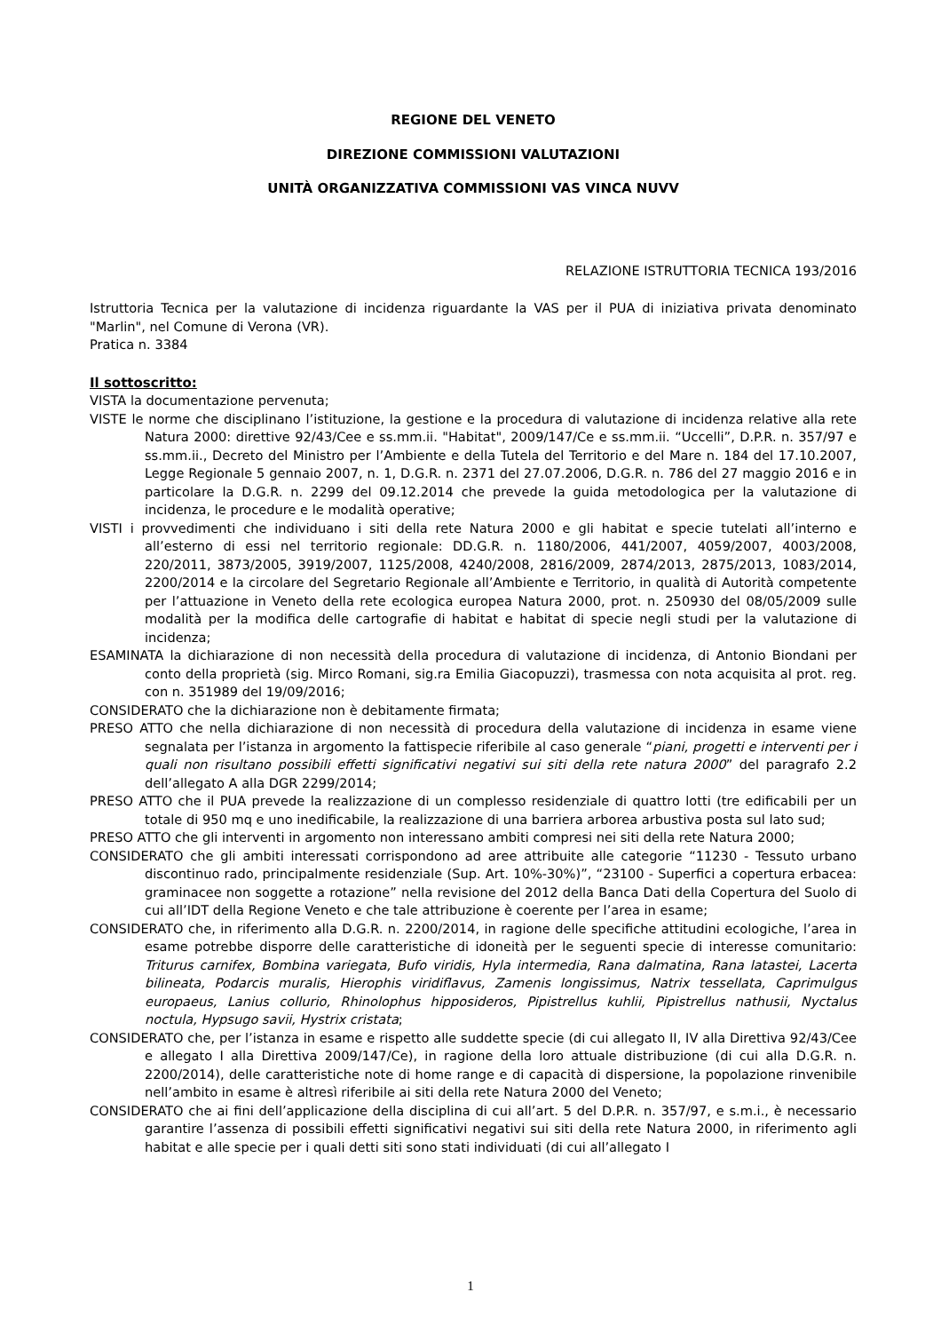REGIONE DEL VENETO
DIREZIONE COMMISSIONI VALUTAZIONI
UNITÀ ORGANIZZATIVA COMMISSIONI VAS VINCA NUVV
RELAZIONE ISTRUTTORIA TECNICA 193/2016
Istruttoria Tecnica per la valutazione di incidenza riguardante la VAS per il PUA di iniziativa privata denominato "Marlin", nel Comune di Verona (VR).
Pratica n. 3384
Il sottoscritto:
VISTA la documentazione pervenuta;
VISTE le norme che disciplinano l’istituzione, la gestione e la procedura di valutazione di incidenza relative alla rete Natura 2000: direttive 92/43/Cee e ss.mm.ii. "Habitat", 2009/147/Ce e ss.mm.ii. “Uccelli”, D.P.R. n. 357/97 e ss.mm.ii., Decreto del Ministro per l’Ambiente e della Tutela del Territorio e del Mare n. 184 del 17.10.2007, Legge Regionale 5 gennaio 2007, n. 1, D.G.R. n. 2371 del 27.07.2006, D.G.R. n. 786 del 27 maggio 2016 e in particolare la D.G.R. n. 2299 del 09.12.2014 che prevede la guida metodologica per la valutazione di incidenza, le procedure e le modalità operative;
VISTI i provvedimenti che individuano i siti della rete Natura 2000 e gli habitat e specie tutelati all’interno e all’esterno di essi nel territorio regionale: DD.G.R. n. 1180/2006, 441/2007, 4059/2007, 4003/2008, 220/2011, 3873/2005, 3919/2007, 1125/2008, 4240/2008, 2816/2009, 2874/2013, 2875/2013, 1083/2014, 2200/2014 e la circolare del Segretario Regionale all’Ambiente e Territorio, in qualità di Autorità competente per l’attuazione in Veneto della rete ecologica europea Natura 2000, prot. n. 250930 del 08/05/2009 sulle modalità per la modifica delle cartografie di habitat e habitat di specie negli studi per la valutazione di incidenza;
ESAMINATA la dichiarazione di non necessità della procedura di valutazione di incidenza, di Antonio Biondani per conto della proprietà (sig. Mirco Romani, sig.ra Emilia Giacopuzzi), trasmessa con nota acquisita al prot. reg. con n. 351989 del 19/09/2016;
CONSIDERATO che la dichiarazione non è debitamente firmata;
PRESO ATTO che nella dichiarazione di non necessità di procedura della valutazione di incidenza in esame viene segnalata per l’istanza in argomento la fattispecie riferibile al caso generale “piani, progetti e interventi per i quali non risultano possibili effetti significativi negativi sui siti della rete natura 2000” del paragrafo 2.2 dell’allegato A alla DGR 2299/2014;
PRESO ATTO che il PUA prevede la realizzazione di un complesso residenziale di quattro lotti (tre edificabili per un totale di 950 mq e uno inedificabile, la realizzazione di una barriera arborea arbustiva posta sul lato sud;
PRESO ATTO che gli interventi in argomento non interessano ambiti compresi nei siti della rete Natura 2000;
CONSIDERATO che gli ambiti interessati corrispondono ad aree attribuite alle categorie “11230 - Tessuto urbano discontinuo rado, principalmente residenziale (Sup. Art. 10%-30%)”, “23100 - Superfici a copertura erbacea: graminacee non soggette a rotazione” nella revisione del 2012 della Banca Dati della Copertura del Suolo di cui all’IDT della Regione Veneto e che tale attribuzione è coerente per l’area in esame;
CONSIDERATO che, in riferimento alla D.G.R. n. 2200/2014, in ragione delle specifiche attitudini ecologiche, l’area in esame potrebbe disporre delle caratteristiche di idoneità per le seguenti specie di interesse comunitario: Triturus carnifex, Bombina variegata, Bufo viridis, Hyla intermedia, Rana dalmatina, Rana latastei, Lacerta bilineata, Podarcis muralis, Hierophis viridiflavus, Zamenis longissimus, Natrix tessellata, Caprimulgus europaeus, Lanius collurio, Rhinolophus hipposideros, Pipistrellus kuhlii, Pipistrellus nathusii, Nyctalus noctula, Hypsugo savii, Hystrix cristata;
CONSIDERATO che, per l’istanza in esame e rispetto alle suddette specie (di cui allegato II, IV alla Direttiva 92/43/Cee e allegato I alla Direttiva 2009/147/Ce), in ragione della loro attuale distribuzione (di cui alla D.G.R. n. 2200/2014), delle caratteristiche note di home range e di capacità di dispersione, la popolazione rinvenibile nell’ambito in esame è altresì riferibile ai siti della rete Natura 2000 del Veneto;
CONSIDERATO che ai fini dell’applicazione della disciplina di cui all’art. 5 del D.P.R. n. 357/97, e s.m.i., è necessario garantire l’assenza di possibili effetti significativi negativi sui siti della rete Natura 2000, in riferimento agli habitat e alle specie per i quali detti siti sono stati individuati (di cui all’allegato I
1